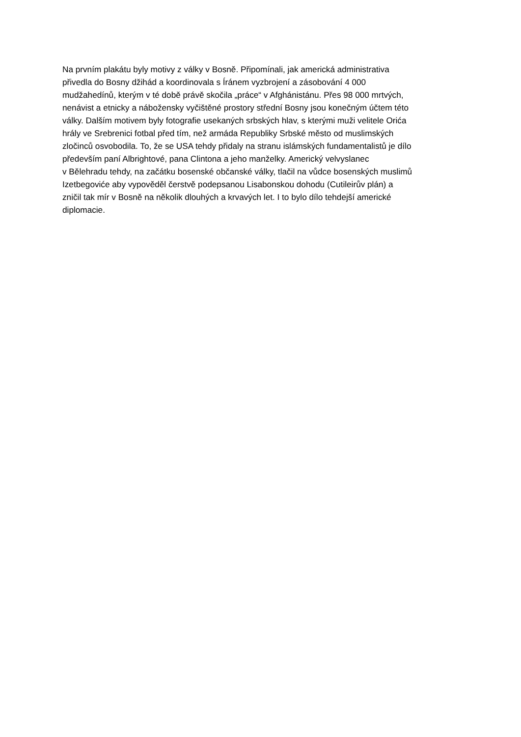Na prvním plakátu byly motivy z války v Bosně. Připomínali, jak americká administrativa
přivedla do Bosny džihád a koordinovala s Íránem vyzbrojení a zásobování 4 000
mudžahedínů, kterým v té době právě skočila „práce“ v Afghánistánu. Přes 98 000 mrtvých,
nenávist a etnicky a nábožensky vyčištěné prostory střední Bosny jsou konečným účtem této
války. Dalším motivem byly fotografie usekaných srbských hlav, s kterými muži velitele Orića
hrály ve Srebrenici fotbal před tím, než armáda Republiky Srbské město od muslimských
zločinců osvobodila. To, že se USA tehdy přidaly na stranu islámských fundamentalistů je dílo
především paní Albrightové, pana Clintona a jeho manželky. Americký velvyslanec
v Bělehradu tehdy, na začátku bosenské občanské války, tlačil na vůdce bosenských muslimů
Izetbegoviće aby vypověděl čerstvě podepsanou Lisabonskou dohodu (Cutileirův plán) a
zničil tak mír v Bosně na několik dlouhých a krvavých let. I to bylo dílo tehdejší americké
diplomacie.